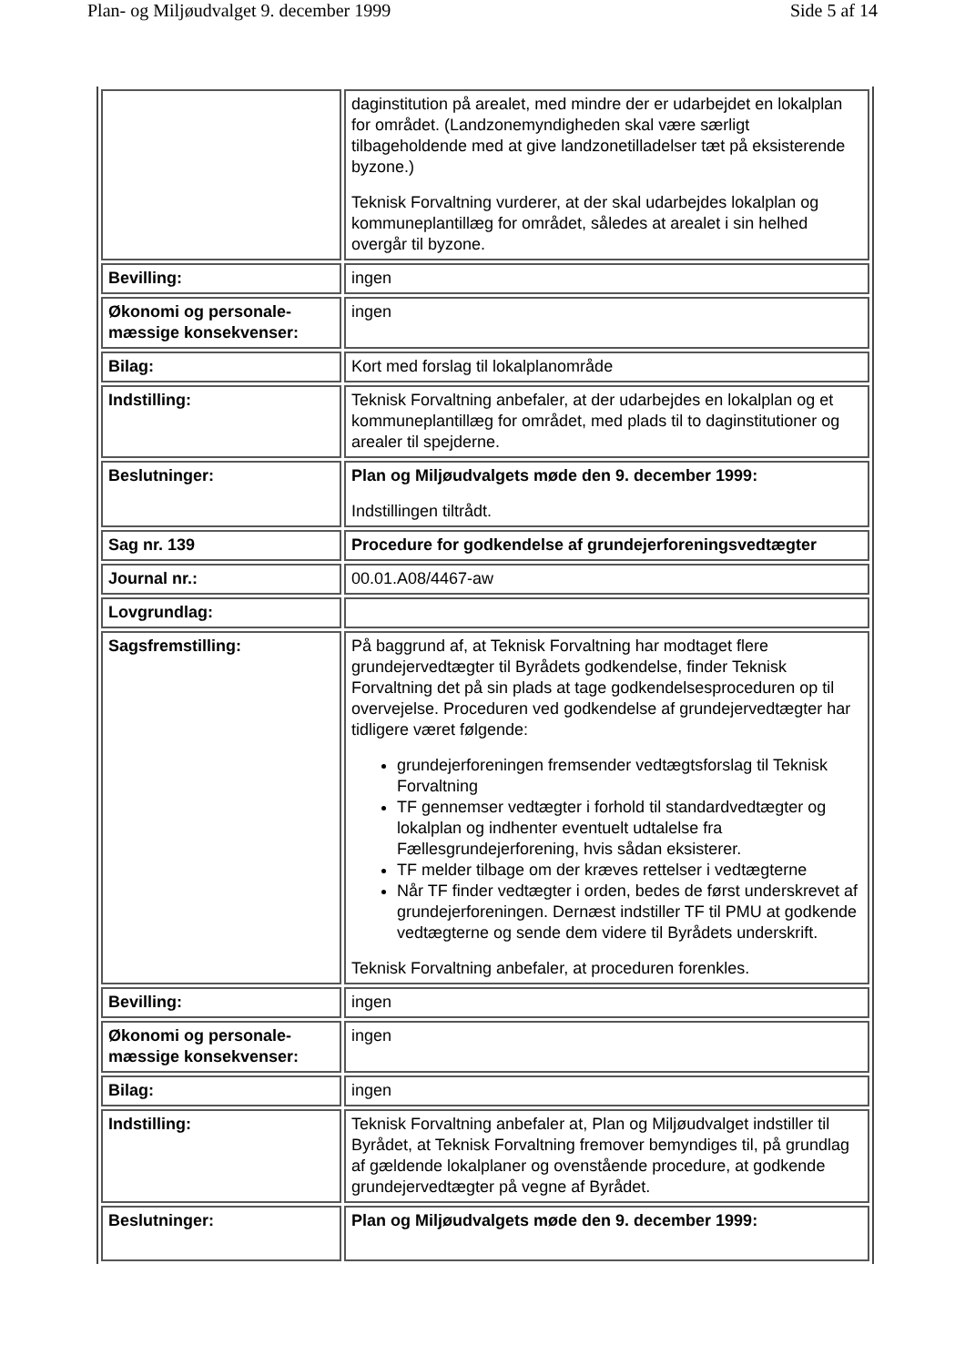Plan- og Miljøudvalget 9. december 1999 Side 5 af 14
| | daginstitution på arealet, med mindre der er udarbejdet en lokalplan for området. (Landzonemyndigheden skal være særligt tilbageholdende med at give landzonetilladelser tæt på eksisterende byzone.) Teknisk Forvaltning vurderer, at der skal udarbejdes lokalplan og kommuneplantillæg for området, således at arealet i sin helhed overgår til byzone. |
| Bevilling: | ingen |
| Økonomi og personale-mæssige konsekvenser: | ingen |
| Bilag: | Kort med forslag til lokalplanområde |
| Indstilling: | Teknisk Forvaltning anbefaler, at der udarbejdes en lokalplan og et kommuneplantillæg for området, med plads til to daginstitutioner og arealer til spejderne. |
| Beslutninger: | Plan og Miljøudvalgets møde den 9. december 1999: Indstillingen tiltrådt. |
| Sag nr. 139 | Procedure for godkendelse af grundejerforeningsvedtægter |
| Journal nr.: | 00.01.A08/4467-aw |
| Lovgrundlag: | |
| Sagsfremstilling: | På baggrund af, at Teknisk Forvaltning har modtaget flere grundejervedtægter til Byrådets godkendelse, finder Teknisk Forvaltning det på sin plads at tage godkendelsesproceduren op til overvejelse. Proceduren ved godkendelse af grundejervedtægter har tidligere været følgende: grundejerforeningen fremsender vedtægtsforslag til Teknisk Forvaltning TF gennemser vedtægter i forhold til standardvedtægter og lokalplan og indhenter eventuelt udtalelse fra Fællesgrundejerforening, hvis sådan eksisterer. TF melder tilbage om der kræves rettelser i vedtægterne Når TF finder vedtægter i orden, bedes de først underskrevet af grundejerforeningen. Dernæst indstiller TF til PMU at godkende vedtægterne og sende dem videre til Byrådets underskrift. Teknisk Forvaltning anbefaler, at proceduren forenkles. |
| Bevilling: | ingen |
| Økonomi og personale-mæssige konsekvenser: | ingen |
| Bilag: | ingen |
| Indstilling: | Teknisk Forvaltning anbefaler at, Plan og Miljøudvalget indstiller til Byrådet, at Teknisk Forvaltning fremover bemyndiges til, på grundlag af gældende lokalplaner og ovenstående procedure, at godkende grundejervedtægter på vegne af Byrådet. |
| Beslutninger: | Plan og Miljøudvalgets møde den 9. december 1999: |